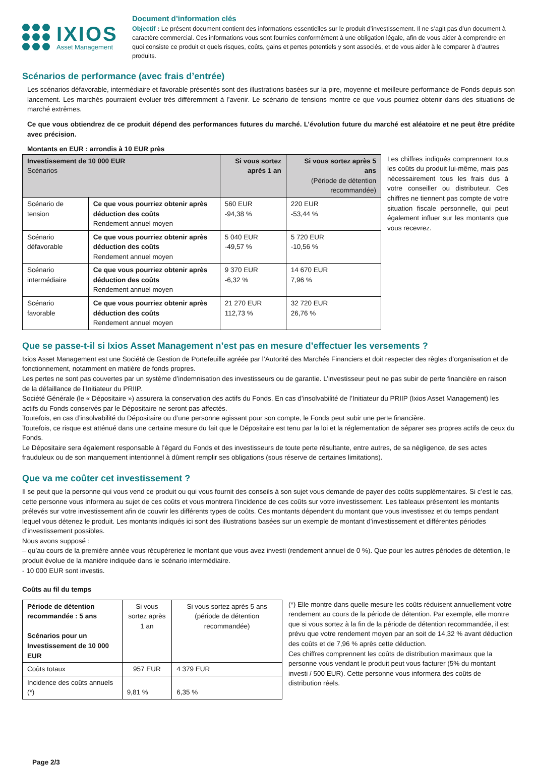IXIOS
Asset Management
Document d’information clés
Objectif : Le présent document contient des informations essentielles sur le produit d’investissement. Il ne s’agit pas d’un document à caractère commercial. Ces informations vous sont fournies conformément à une obligation légale, afin de vous aider à comprendre en quoi consiste ce produit et quels risques, coûts, gains et pertes potentiels y sont associés, et de vous aider à le comparer à d’autres produits.
Scénarios de performance (avec frais d’entrée)
Les scénarios défavorable, intermédiaire et favorable présentés sont des illustrations basées sur la pire, moyenne et meilleure performance de Fonds depuis son lancement. Les marchés pourraient évoluer très différemment à l’avenir. Le scénario de tensions montre ce que vous pourriez obtenir dans des situations de marché extrêmes.
Ce que vous obtiendrez de ce produit dépend des performances futures du marché. L’évolution future du marché est aléatoire et ne peut être prédite avec précision.
Montants en EUR : arrondis à 10 EUR près
| Investissement de 10 000 EUR Scénarios | | Si vous sortez après 1 an | Si vous sortez après 5 ans (Période de détention recommandée) |
| --- | --- | --- | --- |
| Scénario de tension | Ce que vous pourriez obtenir après déduction des coûts Rendement annuel moyen | 560 EUR -94,38 % | 220 EUR -53,44 % |
| Scénario défavorable | Ce que vous pourriez obtenir après déduction des coûts Rendement annuel moyen | 5 040 EUR -49,57 % | 5 720 EUR -10,56 % |
| Scénario intermédiaire | Ce que vous pourriez obtenir après déduction des coûts Rendement annuel moyen | 9 370 EUR -6,32 % | 14 670 EUR 7,96 % |
| Scénario favorable | Ce que vous pourriez obtenir après déduction des coûts Rendement annuel moyen | 21 270 EUR 112,73 % | 32 720 EUR 26,76 % |
Les chiffres indiqués comprennent tous les coûts du produit lui-même, mais pas nécessairement tous les frais dus à votre conseiller ou distributeur. Ces chiffres ne tiennent pas compte de votre situation fiscale personnelle, qui peut également influer sur les montants que vous recevrez.
Que se passe-t-il si Ixios Asset Management n’est pas en mesure d’effectuer les versements ?
Ixios Asset Management est une Société de Gestion de Portefeuille agréée par l’Autorité des Marchés Financiers et doit respecter des règles d’organisation et de fonctionnement, notamment en matière de fonds propres.
Les pertes ne sont pas couvertes par un système d’indemnisation des investisseurs ou de garantie. L’investisseur peut ne pas subir de perte financière en raison de la défaillance de l’Initiateur du PRIIP.
Société Générale (le « Dépositaire ») assurera la conservation des actifs du Fonds. En cas d’insolvabilité de l’Initiateur du PRIIP (Ixios Asset Management) les actifs du Fonds conservés par le Dépositaire ne seront pas affectés.
Toutefois, en cas d’insolvabilité du Dépositaire ou d’une personne agissant pour son compte, le Fonds peut subir une perte financière.
Toutefois, ce risque est atténué dans une certaine mesure du fait que le Dépositaire est tenu par la loi et la réglementation de séparer ses propres actifs de ceux du Fonds.
Le Dépositaire sera également responsable à l’égard du Fonds et des investisseurs de toute perte résultante, entre autres, de sa négligence, de ses actes frauduleux ou de son manquement intentionnel à dûment remplir ses obligations (sous réserve de certaines limitations).
Que va me coûter cet investissement ?
Il se peut que la personne qui vous vend ce produit ou qui vous fournit des conseils à son sujet vous demande de payer des coûts supplémentaires. Si c’est le cas, cette personne vous informera au sujet de ces coûts et vous montrera l’incidence de ces coûts sur votre investissement. Les tableaux présentent les montants prélevés sur votre investissement afin de couvrir les différents types de coûts. Ces montants dépendent du montant que vous investissez et du temps pendant lequel vous détenez le produit. Les montants indiqués ici sont des illustrations basées sur un exemple de montant d’investissement et différentes périodes d’investissement possibles.
Nous avons supposé :
– qu’au cours de la première année vous récupéreriez le montant que vous avez investi (rendement annuel de 0 %). Que pour les autres périodes de détention, le produit évolue de la manière indiquée dans le scénario intermédiaire.
- 10 000 EUR sont investis.
Coûts au fil du temps
| Période de détention recommandée : 5 ans Scénarios pour un Investissement de 10 000 EUR | Si vous sortez après 1 an | Si vous sortez après 5 ans (période de détention recommandée) |
| --- | --- | --- |
| Coûts totaux | 957 EUR | 4 379 EUR |
| Incidence des coûts annuels (*) | 9,81 % | 6,35 % |
(*) Elle montre dans quelle mesure les coûts réduisent annuellement votre rendement au cours de la période de détention. Par exemple, elle montre que si vous sortez à la fin de la période de détention recommandée, il est prévu que votre rendement moyen par an soit de 14,32 % avant déduction des coûts et de 7,96 % après cette déduction.
Ces chiffres comprennent les coûts de distribution maximaux que la personne vous vendant le produit peut vous facturer (5% du montant investi / 500 EUR). Cette personne vous informera des coûts de distribution réels.
Page 2/3